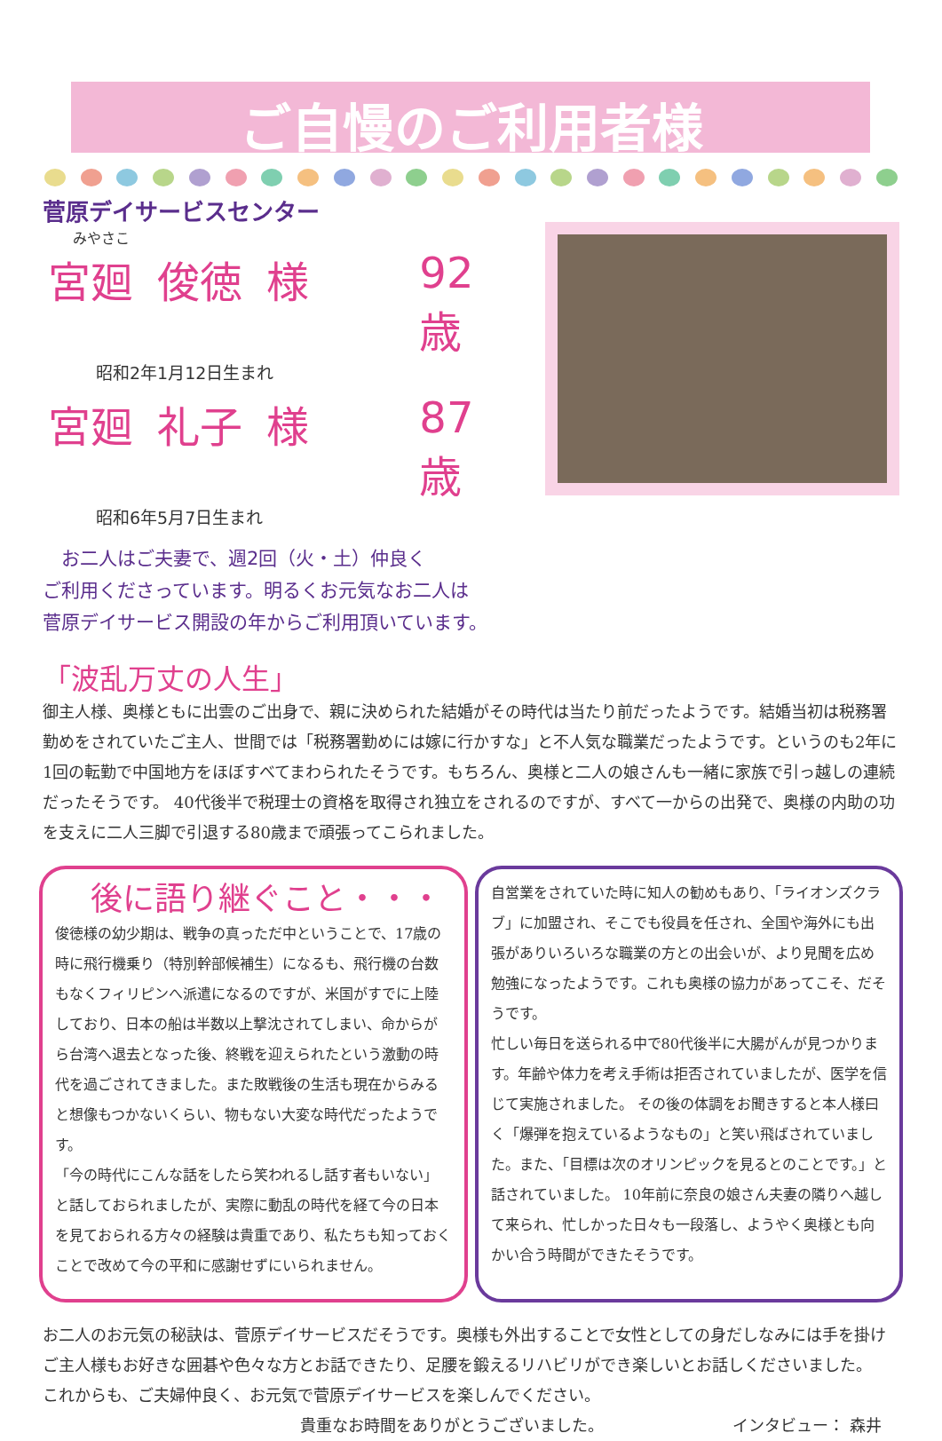ご自慢のご利用者様
菅原デイサービスセンター
みやさこ
宮廻 俊徳 様 92歳
昭和2年1月12日生まれ
宮廻 礼子 様 87歳
昭和6年5月7日生まれ
　お二人はご夫妻で、週2回（火・土）仲良く
ご利用くださっています。明るくお元気なお二人は
菅原デイサービス開設の年からご利用頂いています。
「波乱万丈の人生」
御主人様、奥様ともに出雲のご出身で、親に決められた結婚がその時代は当たり前だったようです。結婚当初は税務署勤めをされていたご主人、世間では「税務署勤めには嫁に行かすな」と不人気な職業だったようです。というのも2年に1回の転勤で中国地方をほぼすべてまわられたそうです。もちろん、奥様と二人の娘さんも一緒に家族で引っ越しの連続だったそうです。 40代後半で税理士の資格を取得され独立をされるのですが、すべて一からの出発で、奥様の内助の功を支えに二人三脚で引退する80歳まで頑張ってこられました。
後に語り継ぐこと・・・
俊徳様の幼少期は、戦争の真っただ中ということで、17歳の時に飛行機乗り（特別幹部候補生）になるも、飛行機の台数もなくフィリピンへ派遣になるのですが、米国がすでに上陸しており、日本の船は半数以上撃沈されてしまい、命からがら台湾へ退去となった後、終戦を迎えられたという激動の時代を過ごされてきました。また敗戦後の生活も現在からみると想像もつかないくらい、物もない大変な時代だったようです。
「今の時代にこんな話をしたら笑われるし話す者もいない」と話しておられましたが、実際に動乱の時代を経て今の日本を見ておられる方々の経験は貴重であり、私たちも知っておくことで改めて今の平和に感謝せずにいられません。
自営業をされていた時に知人の勧めもあり、「ライオンズクラブ」に加盟され、そこでも役員を任され、全国や海外にも出張がありいろいろな職業の方との出会いが、より見聞を広め勉強になったようです。これも奥様の協力があってこそ、だそうです。
忙しい毎日を送られる中で80代後半に大腸がんが見つかります。年齢や体力を考え手術は拒否されていましたが、医学を信じて実施されました。 その後の体調をお聞きすると本人様曰く「爆弾を抱えているようなもの」と笑い飛ばされていました。また、「目標は次のオリンピックを見るとのことです。」と話されていました。 10年前に奈良の娘さん夫妻の隣りへ越して来られ、忙しかった日々も一段落し、ようやく奥様とも向かい合う時間ができたそうです。
お二人のお元気の秘訣は、菅原デイサービスだそうです。奥様も外出することで女性としての身だしなみには手を掛けご主人様もお好きな囲碁や色々な方とお話できたり、足腰を鍛えるリハビリができ楽しいとお話しくださいました。
これからも、ご夫婦仲良く、お元気で菅原デイサービスを楽しんでください。
貴重なお時間をありがとうございました。 インタビュー： 森井